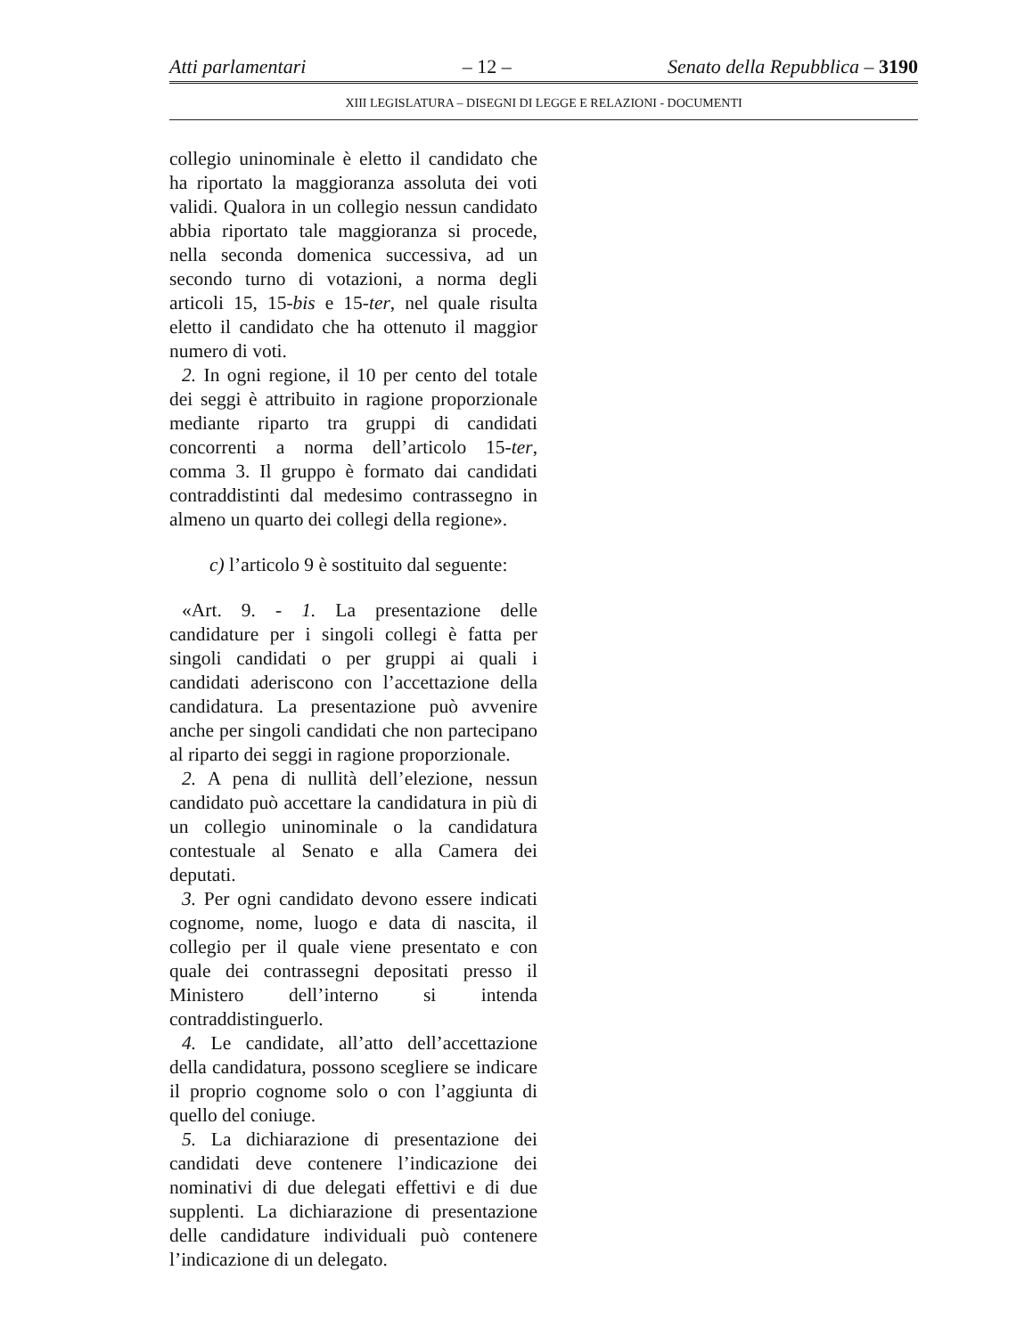Atti parlamentari – 12 – Senato della Repubblica – 3190
XIII LEGISLATURA – DISEGNI DI LEGGE E RELAZIONI - DOCUMENTI
collegio uninominale è eletto il candidato che ha riportato la maggioranza assoluta dei voti validi. Qualora in un collegio nessun candidato abbia riportato tale maggioranza si procede, nella seconda domenica successiva, ad un secondo turno di votazioni, a norma degli articoli 15, 15-bis e 15-ter, nel quale risulta eletto il candidato che ha ottenuto il maggior numero di voti.
2. In ogni regione, il 10 per cento del totale dei seggi è attribuito in ragione proporzionale mediante riparto tra gruppi di candidati concorrenti a norma dell’articolo 15-ter, comma 3. Il gruppo è formato dai candidati contraddistinti dal medesimo contrassegno in almeno un quarto dei collegi della regione».
c) l’articolo 9 è sostituito dal seguente:
«Art. 9. - 1. La presentazione delle candidature per i singoli collegi è fatta per singoli candidati o per gruppi ai quali i candidati aderiscono con l’accettazione della candidatura. La presentazione può avvenire anche per singoli candidati che non partecipano al riparto dei seggi in ragione proporzionale.
2. A pena di nullità dell’elezione, nessun candidato può accettare la candidatura in più di un collegio uninominale o la candidatura contestuale al Senato e alla Camera dei deputati.
3. Per ogni candidato devono essere indicati cognome, nome, luogo e data di nascita, il collegio per il quale viene presentato e con quale dei contrassegni depositati presso il Ministero dell’interno si intenda contraddistinguerlo.
4. Le candidate, all’atto dell’accettazione della candidatura, possono scegliere se indicare il proprio cognome solo o con l’aggiunta di quello del coniuge.
5. La dichiarazione di presentazione dei candidati deve contenere l’indicazione dei nominativi di due delegati effettivi e di due supplenti. La dichiarazione di presentazione delle candidature individuali può contenere l’indicazione di un delegato.